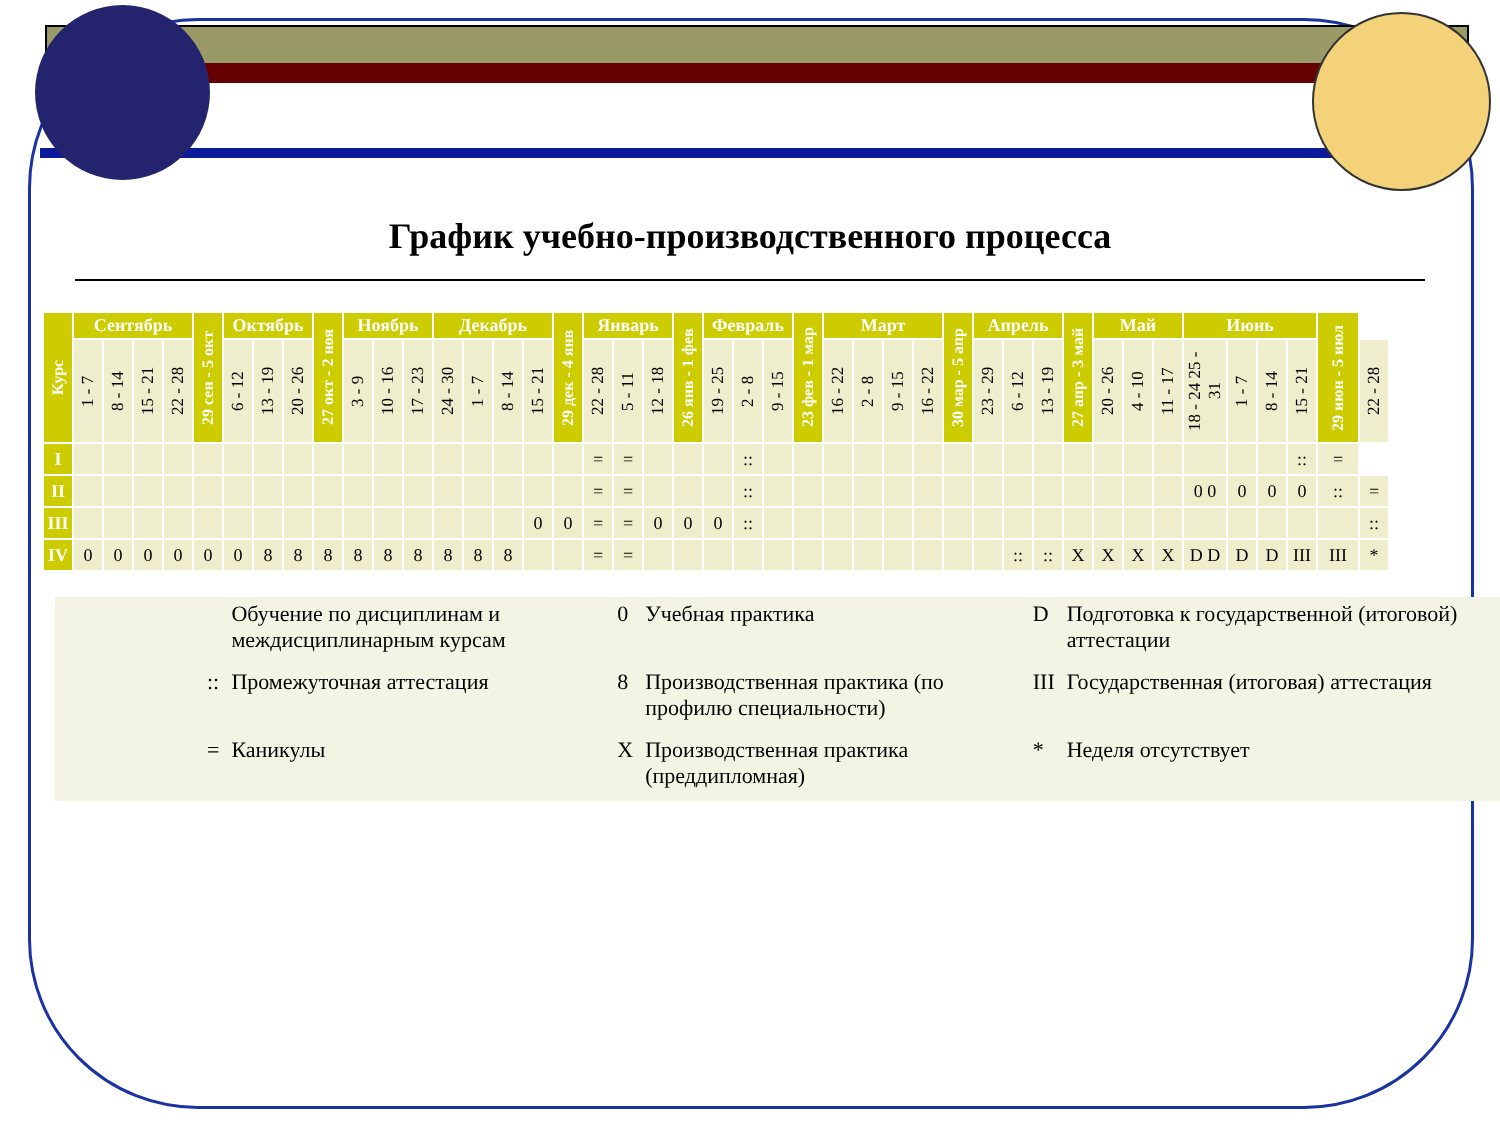График учебно-производственного процесса
| Курс | Сентябрь | | | | 29 сен - 5 окт | Октябрь | | | 27 окт - 2 ноя | Ноябрь | | | Декабрь | | | | 29 дек - 4 янв | Январь | | | 26 янв - 1 фев | Февраль | | | 23 фев - 1 мар | Март | | | | 30 мар - 5 апр | Апрель | | | 27 апр - 3 май | Май | | | Июнь | | | | 29 июн - 5 июл | |
| --- | --- | --- | --- | --- | --- | --- | --- | --- | --- | --- | --- | --- | --- | --- | --- | --- | --- | --- | --- | --- | --- | --- | --- | --- | --- | --- | --- | --- | --- | --- | --- | --- | --- | --- | --- | --- | --- | --- | --- | --- | --- | --- | --- |
| | 1 - 7 | 8 - 14 | 15 - 21 | 22 - 28 | | 6 - 12 | 13 - 19 | 20 - 26 | | 3 - 9 | 10 - 16 | 17 - 23 | 24 - 30 | 1 - 7 | 8 - 14 | 15 - 21 | | 22 - 28 | 5 - 11 | 12 - 18 | | 19 - 25 | 2 - 8 | 9 - 15 | | 16 - 22 | 2 - 8 | 9 - 15 | 16 - 22 | | 23 - 29 | 6 - 12 | 13 - 19 | | 20 - 26 | 4 - 10 | 11 - 17 | 18 - 24 25 - 31 | 1 - 7 | 8 - 14 | 15 - 21 | | 22 - 28 |
| I | | | | | | | | | | | | | | | | | | = | = | | | | :: | | | | | | | | | | | | | | | | | | :: | = | |
| II | | | | | | | | | | | | | | | | | | = | = | | | | :: | | | | | | | | | | | | | | | 0 0 | 0 | 0 | 0 | :: | = |
| III | | | | | | | | | | | | | | | | 0 | 0 | = | = | 0 | 0 | 0 | :: | | | | | | | | | | | | | | | | | | | | :: |
| IV | 0 | 0 | 0 | 0 | 0 | 0 | 8 | 8 | 8 | 8 | 8 | 8 | 8 | 8 | 8 | | | = | = | | | | | | | | | | | | | :: | :: | X | X | X | X | D D | D | D | III | III | * |
| | | Обучение по дисциплинам и междисциплинарным курсам | 0 | Учебная практика | D | Подготовка к государственной (итоговой) аттестации |
| | :: | Промежуточная аттестация | 8 | Производственная практика (по профилю специальности) | III | Государственная (итоговая) аттестация |
| | = | Каникулы | X | Производственная практика (преддипломная) | * | Неделя отсутствует |